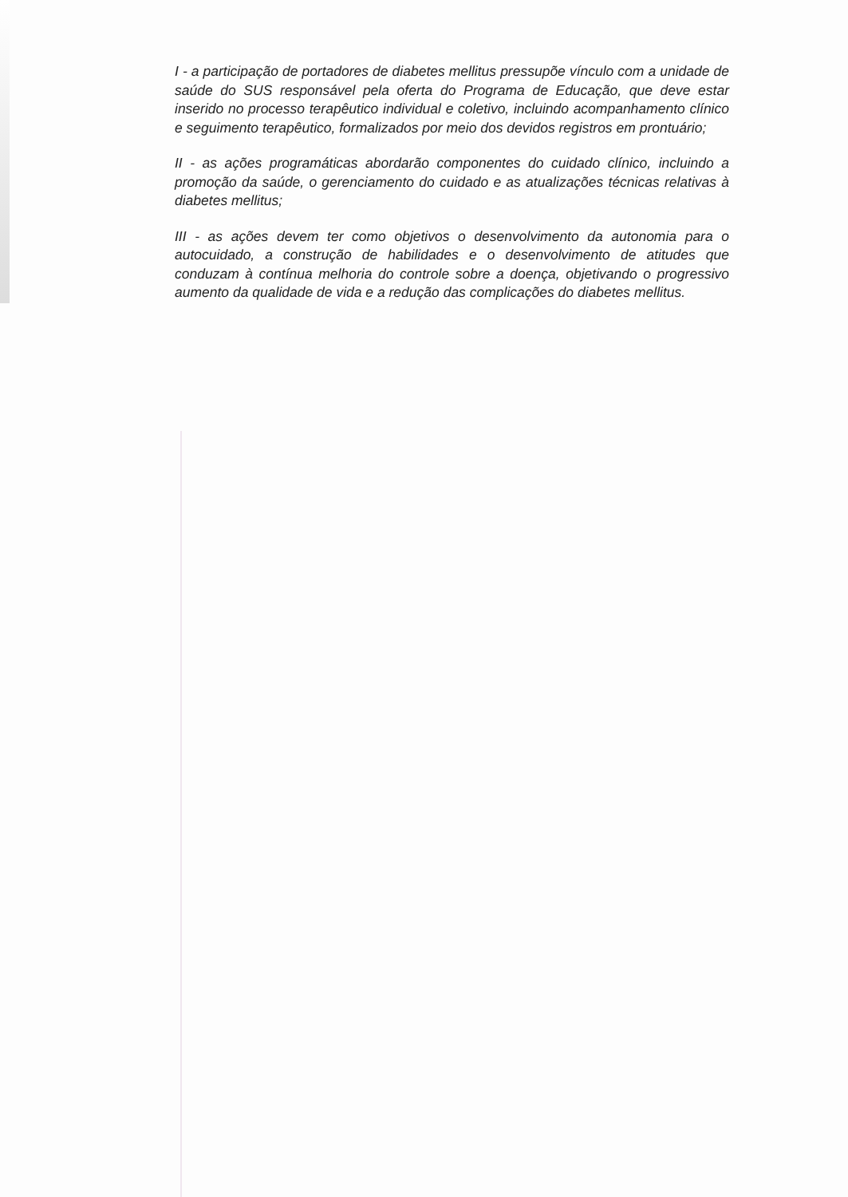I - a participação de portadores de diabetes mellitus pressupõe vínculo com a unidade de saúde do SUS responsável pela oferta do Programa de Educação, que deve estar inserido no processo terapêutico individual e coletivo, incluindo acompanhamento clínico e seguimento terapêutico, formalizados por meio dos devidos registros em prontuário;
II - as ações programáticas abordarão componentes do cuidado clínico, incluindo a promoção da saúde, o gerenciamento do cuidado e as atualizações técnicas relativas à diabetes mellitus;
III - as ações devem ter como objetivos o desenvolvimento da autonomia para o autocuidado, a construção de habilidades e o desenvolvimento de atitudes que conduzam à contínua melhoria do controle sobre a doença, objetivando o progressivo aumento da qualidade de vida e a redução das complicações do diabetes mellitus.